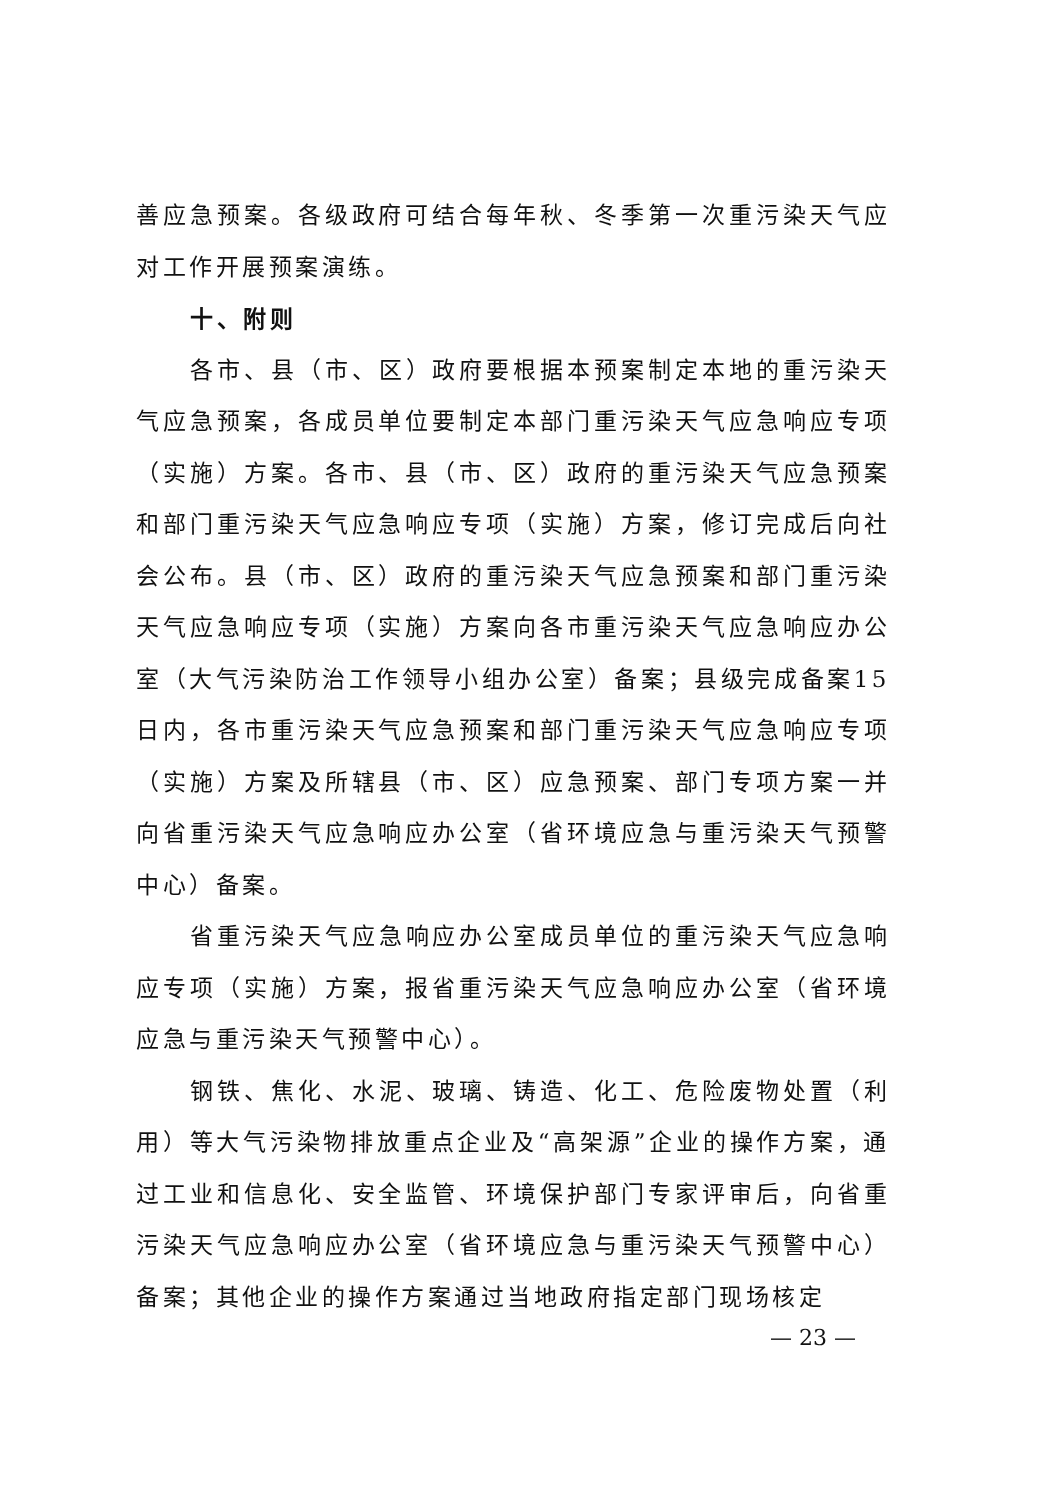善应急预案。各级政府可结合每年秋、冬季第一次重污染天气应对工作开展预案演练。
十、附则
各市、县（市、区）政府要根据本预案制定本地的重污染天气应急预案，各成员单位要制定本部门重污染天气应急响应专项（实施）方案。各市、县（市、区）政府的重污染天气应急预案和部门重污染天气应急响应专项（实施）方案，修订完成后向社会公布。县（市、区）政府的重污染天气应急预案和部门重污染天气应急响应专项（实施）方案向各市重污染天气应急响应办公室（大气污染防治工作领导小组办公室）备案；县级完成备案15日内，各市重污染天气应急预案和部门重污染天气应急响应专项（实施）方案及所辖县（市、区）应急预案、部门专项方案一并向省重污染天气应急响应办公室（省环境应急与重污染天气预警中心）备案。
省重污染天气应急响应办公室成员单位的重污染天气应急响应专项（实施）方案，报省重污染天气应急响应办公室（省环境应急与重污染天气预警中心）。
钢铁、焦化、水泥、玻璃、铸造、化工、危险废物处置（利用）等大气污染物排放重点企业及“高架源”企业的操作方案，通过工业和信息化、安全监管、环境保护部门专家评审后，向省重污染天气应急响应办公室（省环境应急与重污染天气预警中心）备案；其他企业的操作方案通过当地政府指定部门现场核定
— 23 —